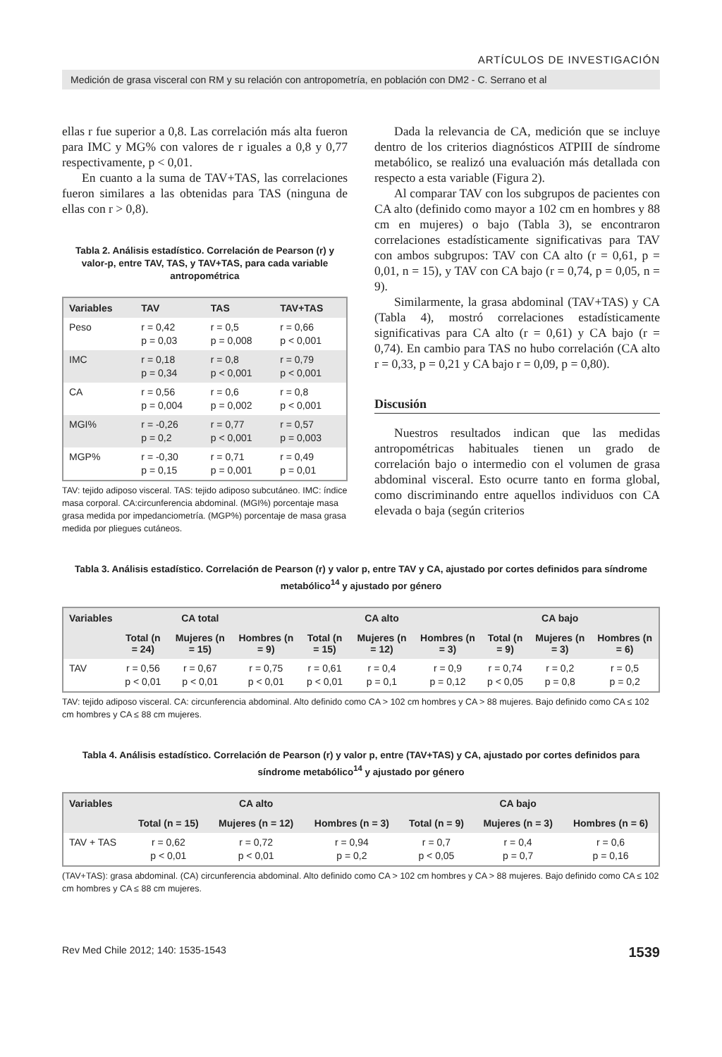ARTÍCULOS DE INVESTIGACIÓN
Medición de grasa visceral con RM y su relación con antropometría, en población con DM2 - C. Serrano et al
ellas r fue superior a 0,8. Las correlación más alta fueron para IMC y MG% con valores de r iguales a 0,8 y 0,77 respectivamente, p < 0,01.
En cuanto a la suma de TAV+TAS, las correlaciones fueron similares a las obtenidas para TAS (ninguna de ellas con r > 0,8).
Tabla 2. Análisis estadístico. Correlación de Pearson (r) y valor-p, entre TAV, TAS, y TAV+TAS, para cada variable antropométrica
| Variables | TAV | TAS | TAV+TAS |
| --- | --- | --- | --- |
| Peso | r = 0,42 p = 0,03 | r = 0,5 p = 0,008 | r = 0,66 p < 0,001 |
| IMC | r = 0,18 p = 0,34 | r = 0,8 p < 0,001 | r = 0,79 p < 0,001 |
| CA | r = 0,56 p = 0,004 | r = 0,6 p = 0,002 | r = 0,8 p < 0,001 |
| MGI% | r = -0,26 p = 0,2 | r = 0,77 p < 0,001 | r = 0,57 p = 0,003 |
| MGP% | r = -0,30 p = 0,15 | r = 0,71 p = 0,001 | r = 0,49 p = 0,01 |
TAV: tejido adiposo visceral. TAS: tejido adiposo subcutáneo. IMC: índice masa corporal. CA:circunferencia abdominal. (MGI%) porcentaje masa grasa medida por impedanciometría. (MGP%) porcentaje de masa grasa medida por pliegues cutáneos.
Dada la relevancia de CA, medición que se incluye dentro de los criterios diagnósticos ATPIII de síndrome metabólico, se realizó una evaluación más detallada con respecto a esta variable (Figura 2).
Al comparar TAV con los subgrupos de pacientes con CA alto (definido como mayor a 102 cm en hombres y 88 cm en mujeres) o bajo (Tabla 3), se encontraron correlaciones estadísticamente significativas para TAV con ambos subgrupos: TAV con CA alto (r = 0,61, p = 0,01, n = 15), y TAV con CA bajo (r = 0,74, p = 0,05, n = 9).
Similarmente, la grasa abdominal (TAV+TAS) y CA (Tabla 4), mostró correlaciones estadísticamente significativas para CA alto (r = 0,61) y CA bajo (r = 0,74). En cambio para TAS no hubo correlación (CA alto r = 0,33, p = 0,21 y CA bajo r = 0,09, p = 0,80).
Discusión
Nuestros resultados indican que las medidas antropométricas habituales tienen un grado de correlación bajo o intermedio con el volumen de grasa abdominal visceral. Esto ocurre tanto en forma global, como discriminando entre aquellos individuos con CA elevada o baja (según criterios
Tabla 3. Análisis estadístico. Correlación de Pearson (r) y valor p, entre TAV y CA, ajustado por cortes definidos para síndrome metabólico<sup>14</sup> y ajustado por género
| Variables | | CA total | | | CA alto | | | CA bajo | |
| --- | --- | --- | --- | --- | --- | --- | --- | --- | --- |
| | Total (n = 24) | Mujeres (n = 15) | Hombres (n = 9) | Total (n = 15) | Mujeres (n = 12) | Hombres (n = 3) | Total (n = 9) | Mujeres (n = 3) | Hombres (n = 6) |
| TAV | r = 0,56 p < 0,01 | r = 0,67 p < 0,01 | r = 0,75 p < 0,01 | r = 0,61 p < 0,01 | r = 0,4 p = 0,1 | r = 0,9 p = 0,12 | r = 0,74 p < 0,05 | r = 0,2 p = 0,8 | r = 0,5 p = 0,2 |
TAV: tejido adiposo visceral. CA: circunferencia abdominal. Alto definido como CA > 102 cm hombres y CA > 88 mujeres. Bajo definido como CA ≤ 102 cm hombres y CA ≤ 88 cm mujeres.
Tabla 4. Análisis estadístico. Correlación de Pearson (r) y valor p, entre (TAV+TAS) y CA, ajustado por cortes definidos para síndrome metabólico<sup>14</sup> y ajustado por género
| Variables | | CA alto | | | CA bajo | |
| --- | --- | --- | --- | --- | --- | --- |
| | Total (n = 15) | Mujeres (n = 12) | Hombres (n = 3) | Total (n = 9) | Mujeres (n = 3) | Hombres (n = 6) |
| TAV + TAS | r = 0,62 p < 0,01 | r = 0,72 p < 0,01 | r = 0,94 p = 0,2 | r = 0,7 p < 0,05 | r = 0,4 p = 0,7 | r = 0,6 p = 0,16 |
(TAV+TAS): grasa abdominal. (CA) circunferencia abdominal. Alto definido como CA > 102 cm hombres y CA > 88 mujeres. Bajo definido como CA ≤ 102 cm hombres y CA ≤ 88 cm mujeres.
Rev Med Chile 2012; 140: 1535-1543 1539